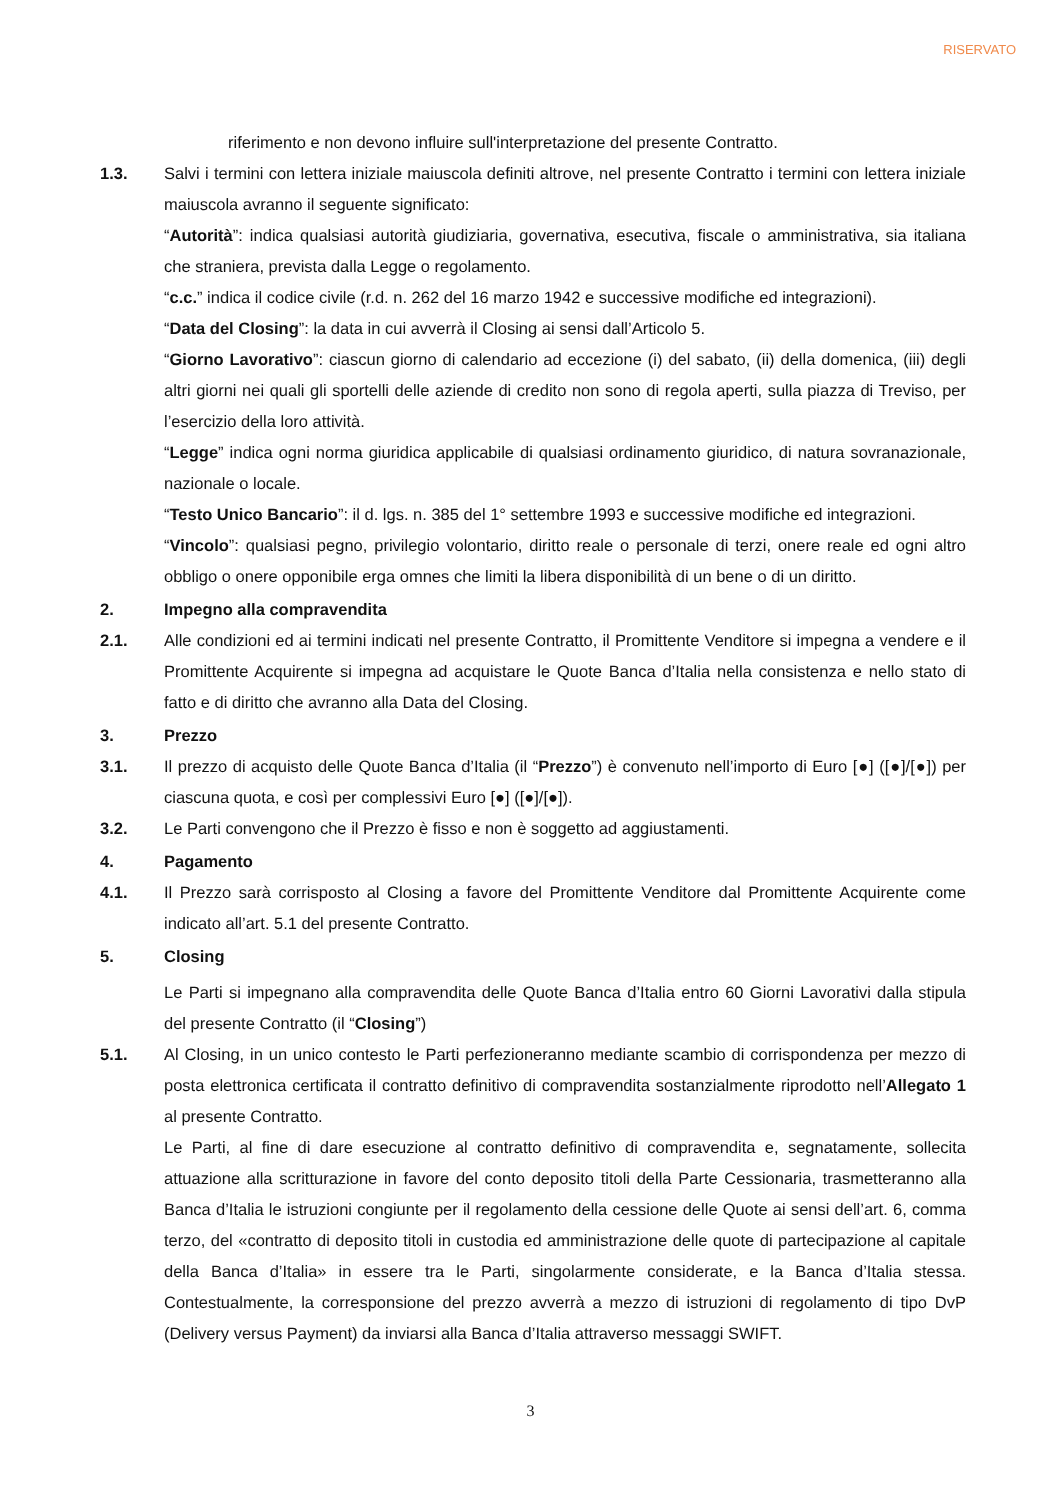RISERVATO
riferimento e non devono influire sull'interpretazione del presente Contratto.
1.3. Salvi i termini con lettera iniziale maiuscola definiti altrove, nel presente Contratto i termini con lettera iniziale maiuscola avranno il seguente significato:
“Autorità”: indica qualsiasi autorità giudiziaria, governativa, esecutiva, fiscale o amministrativa, sia italiana che straniera, prevista dalla Legge o regolamento.
“c.c.” indica il codice civile (r.d. n. 262 del 16 marzo 1942 e successive modifiche ed integrazioni).
“Data del Closing”: la data in cui avverrà il Closing ai sensi dall’Articolo 5.
“Giorno Lavorativo”: ciascun giorno di calendario ad eccezione (i) del sabato, (ii) della domenica, (iii) degli altri giorni nei quali gli sportelli delle aziende di credito non sono di regola aperti, sulla piazza di Treviso, per l’esercizio della loro attività.
“Legge” indica ogni norma giuridica applicabile di qualsiasi ordinamento giuridico, di natura sovranazionale, nazionale o locale.
“Testo Unico Bancario”: il d. lgs. n. 385 del 1° settembre 1993 e successive modifiche ed integrazioni.
“Vincolo”: qualsiasi pegno, privilegio volontario, diritto reale o personale di terzi, onere reale ed ogni altro obbligo o onere opponibile erga omnes che limiti la libera disponibilità di un bene o di un diritto.
2. Impegno alla compravendita
2.1. Alle condizioni ed ai termini indicati nel presente Contratto, il Promittente Venditore si impegna a vendere e il Promittente Acquirente si impegna ad acquistare le Quote Banca d’Italia nella consistenza e nello stato di fatto e di diritto che avranno alla Data del Closing.
3. Prezzo
3.1. Il prezzo di acquisto delle Quote Banca d’Italia (il “Prezzo”) è convenuto nell’importo di Euro [●] ([●]/[●]) per ciascuna quota, e così per complessivi Euro [●] ([●]/[●]).
3.2. Le Parti convengono che il Prezzo è fisso e non è soggetto ad aggiustamenti.
4. Pagamento
4.1. Il Prezzo sarà corrisposto al Closing a favore del Promittente Venditore dal Promittente Acquirente come indicato all’art. 5.1 del presente Contratto.
5. Closing
Le Parti si impegnano alla compravendita delle Quote Banca d’Italia entro 60 Giorni Lavorativi dalla stipula del presente Contratto (il “Closing”)
5.1. Al Closing, in un unico contesto le Parti perfezioneranno mediante scambio di corrispondenza per mezzo di posta elettronica certificata il contratto definitivo di compravendita sostanzialmente riprodotto nell’Allegato 1 al presente Contratto.
Le Parti, al fine di dare esecuzione al contratto definitivo di compravendita e, segnatamente, sollecita attuazione alla scritturazione in favore del conto deposito titoli della Parte Cessionaria, trasmetteranno alla Banca d’Italia le istruzioni congiunte per il regolamento della cessione delle Quote ai sensi dell’art. 6, comma terzo, del «contratto di deposito titoli in custodia ed amministrazione delle quote di partecipazione al capitale della Banca d’Italia» in essere tra le Parti, singolarmente considerate, e la Banca d’Italia stessa. Contestualmente, la corresponsione del prezzo avverrà a mezzo di istruzioni di regolamento di tipo DvP (Delivery versus Payment) da inviarsi alla Banca d’Italia attraverso messaggi SWIFT.
3